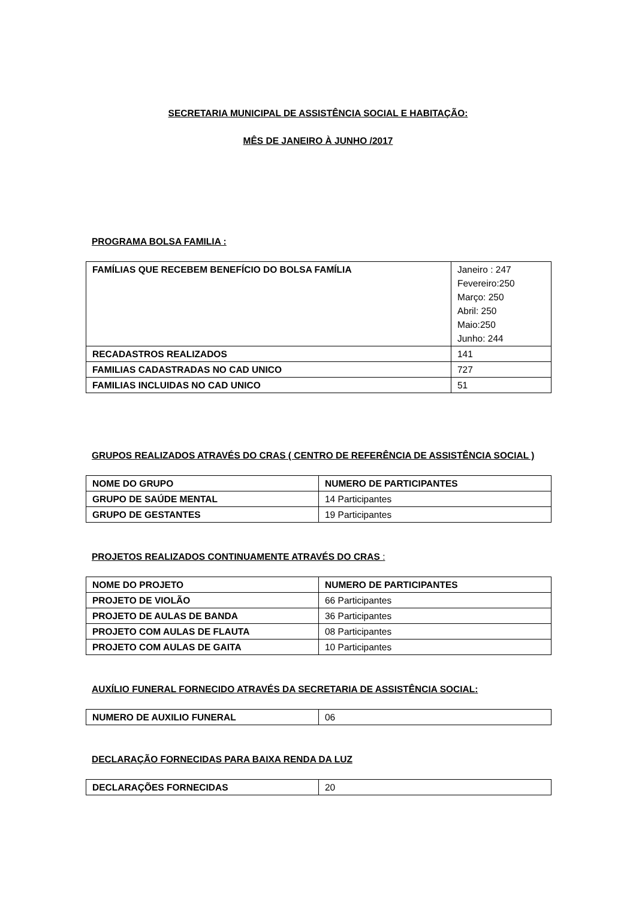SECRETARIA MUNICIPAL DE ASSISTÊNCIA SOCIAL E HABITAÇÃO:
MÊS DE JANEIRO À JUNHO /2017
PROGRAMA BOLSA FAMILIA :
| FAMÍLIAS QUE RECEBEM BENEFÍCIO DO BOLSA FAMÍLIA | Janeiro : 247 Fevereiro:250 Março: 250 Abril: 250 Maio:250 Junho: 244 |
| RECADASTROS REALIZADOS | 141 |
| FAMILIAS CADASTRADAS NO CAD UNICO | 727 |
| FAMILIAS INCLUIDAS NO CAD UNICO | 51 |
GRUPOS REALIZADOS ATRAVÉS DO CRAS ( CENTRO DE REFERÊNCIA DE ASSISTÊNCIA SOCIAL )
| NOME DO GRUPO | NUMERO DE PARTICIPANTES |
| GRUPO DE SAÚDE MENTAL | 14 Participantes |
| GRUPO DE GESTANTES | 19 Participantes |
PROJETOS REALIZADOS CONTINUAMENTE ATRAVÉS DO CRAS :
| NOME DO PROJETO | NUMERO DE PARTICIPANTES |
| PROJETO DE VIOLÃO | 66 Participantes |
| PROJETO DE AULAS DE BANDA | 36 Participantes |
| PROJETO COM AULAS DE FLAUTA | 08 Participantes |
| PROJETO COM AULAS DE GAITA | 10 Participantes |
AUXÍLIO FUNERAL FORNECIDO ATRAVÉS DA SECRETARIA DE ASSISTÊNCIA SOCIAL:
| NUMERO DE AUXILIO FUNERAL | 06 |
DECLARAÇÃO FORNECIDAS PARA BAIXA RENDA DA LUZ
| DECLARAÇÕES FORNECIDAS | 20 |